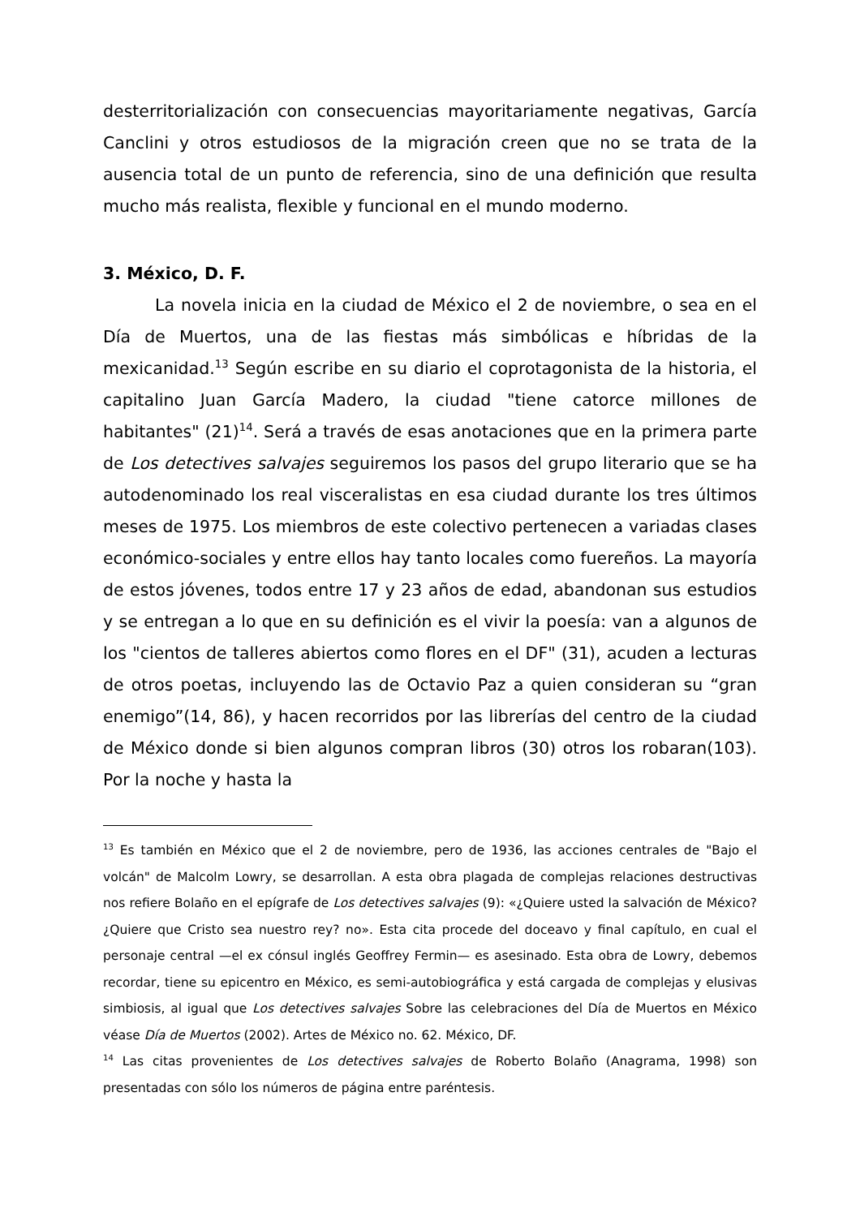desterritorialización con consecuencias mayoritariamente negativas, García Canclini y otros estudiosos de la migración creen que no se trata de la ausencia total de un punto de referencia, sino de una definición que resulta mucho más realista, flexible y funcional en el mundo moderno.
3. México, D. F.
La novela inicia en la ciudad de México el 2 de noviembre, o sea en el Día de Muertos, una de las fiestas más simbólicas e híbridas de la mexicanidad.<sup>13</sup> Según escribe en su diario el coprotagonista de la historia, el capitalino Juan García Madero, la ciudad "tiene catorce millones de habitantes" (21)<sup>14</sup>. Será a través de esas anotaciones que en la primera parte de Los detectives salvajes seguiremos los pasos del grupo literario que se ha autodenominado los real visceralistas en esa ciudad durante los tres últimos meses de 1975. Los miembros de este colectivo pertenecen a variadas clases económico-sociales y entre ellos hay tanto locales como fuereños. La mayoría de estos jóvenes, todos entre 17 y 23 años de edad, abandonan sus estudios y se entregan a lo que en su definición es el vivir la poesía: van a algunos de los "cientos de talleres abiertos como flores en el DF" (31), acuden a lecturas de otros poetas, incluyendo las de Octavio Paz a quien consideran su “gran enemigo”(14, 86), y hacen recorridos por las librerías del centro de la ciudad de México donde si bien algunos compran libros (30) otros los robaran(103). Por la noche y hasta la
<sup>13</sup> Es también en México que el 2 de noviembre, pero de 1936, las acciones centrales de "Bajo el volcán" de Malcolm Lowry, se desarrollan. A esta obra plagada de complejas relaciones destructivas nos refiere Bolaño en el epígrafe de Los detectives salvajes (9): «¿Quiere usted la salvación de México? ¿Quiere que Cristo sea nuestro rey? no». Esta cita procede del doceavo y final capítulo, en cual el personaje central —el ex cónsul inglés Geoffrey Fermin— es asesinado. Esta obra de Lowry, debemos recordar, tiene su epicentro en México, es semi-autobiográfica y está cargada de complejas y elusivas simbiosis, al igual que Los detectives salvajes Sobre las celebraciones del Día de Muertos en México véase Día de Muertos (2002). Artes de México no. 62. México, DF.
<sup>14</sup> Las citas provenientes de Los detectives salvajes de Roberto Bolaño (Anagrama, 1998) son presentadas con sólo los números de página entre paréntesis.